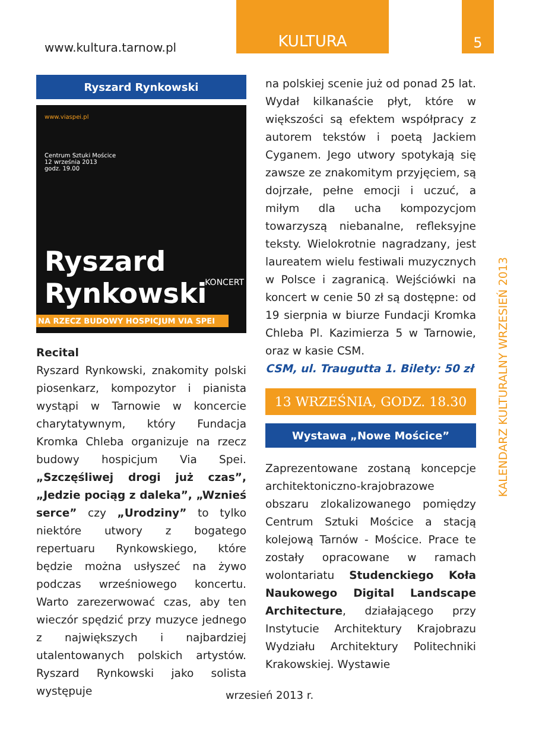www.kultura.tarnow.pl
KULTURA 5
KALENDARZ KULTURALNY WRZESIEŃ 2013
Ryszard Rynkowski
www.viaspei.pl
Centrum Sztuki Mościce
12 września 2013
godz. 19.00
Ryszard Rynkowski
NA RZECZ BUDOWY HOSPICJUM VIA SPEI
KONCERT
Recital
Ryszard Rynkowski, znakomity polski piosenkarz, kompozytor i pianista wystąpi w Tarnowie w koncercie charytatywnym, który Fundacja Kromka Chleba organizuje na rzecz budowy hospicjum Via Spei. „Szczęśliwej drogi już czas”, „Jedzie pociąg z daleka”, „Wznieś serce” czy „Urodziny” to tylko niektóre utwory z bogatego repertuaru Rynkowskiego, które będzie można usłyszeć na żywo podczas wrześniowego koncertu. Warto zarezerwować czas, aby ten wieczór spędzić przy muzyce jednego z największych i najbardziej utalentowanych polskich artystów. Ryszard Rynkowski jako solista występuje
na polskiej scenie już od ponad 25 lat. Wydał kilkanaście płyt, które w większości są efektem współpracy z autorem tekstów i poetą Jackiem Cyganem. Jego utwory spotykają się zawsze ze znakomitym przyjęciem, są dojrzałe, pełne emocji i uczuć, a miłym dla ucha kompozycjom towarzyszą niebanalne, refleksyjne teksty. Wielokrotnie nagradzany, jest laureatem wielu festiwali muzycznych w Polsce i zagranicą. Wejściówki na koncert w cenie 50 zł są dostępne: od 19 sierpnia w biurze Fundacji Kromka Chleba Pl. Kazimierza 5 w Tarnowie, oraz w kasie CSM.
CSM, ul. Traugutta 1. Bilety: 50 zł
13 WRZEŚNIA, GODZ. 18.30
Wystawa „Nowe Mościce”
Zaprezentowane zostaną koncepcje architektoniczno-krajobrazowe obszaru zlokalizowanego pomiędzy Centrum Sztuki Mościce a stacją kolejową Tarnów - Mościce. Prace te zostały opracowane w ramach wolontariatu Studenckiego Koła Naukowego Digital Landscape Architecture, działającego przy Instytucie Architektury Krajobrazu Wydziału Architektury Politechniki Krakowskiej. Wystawie
wrzesień 2013 r.